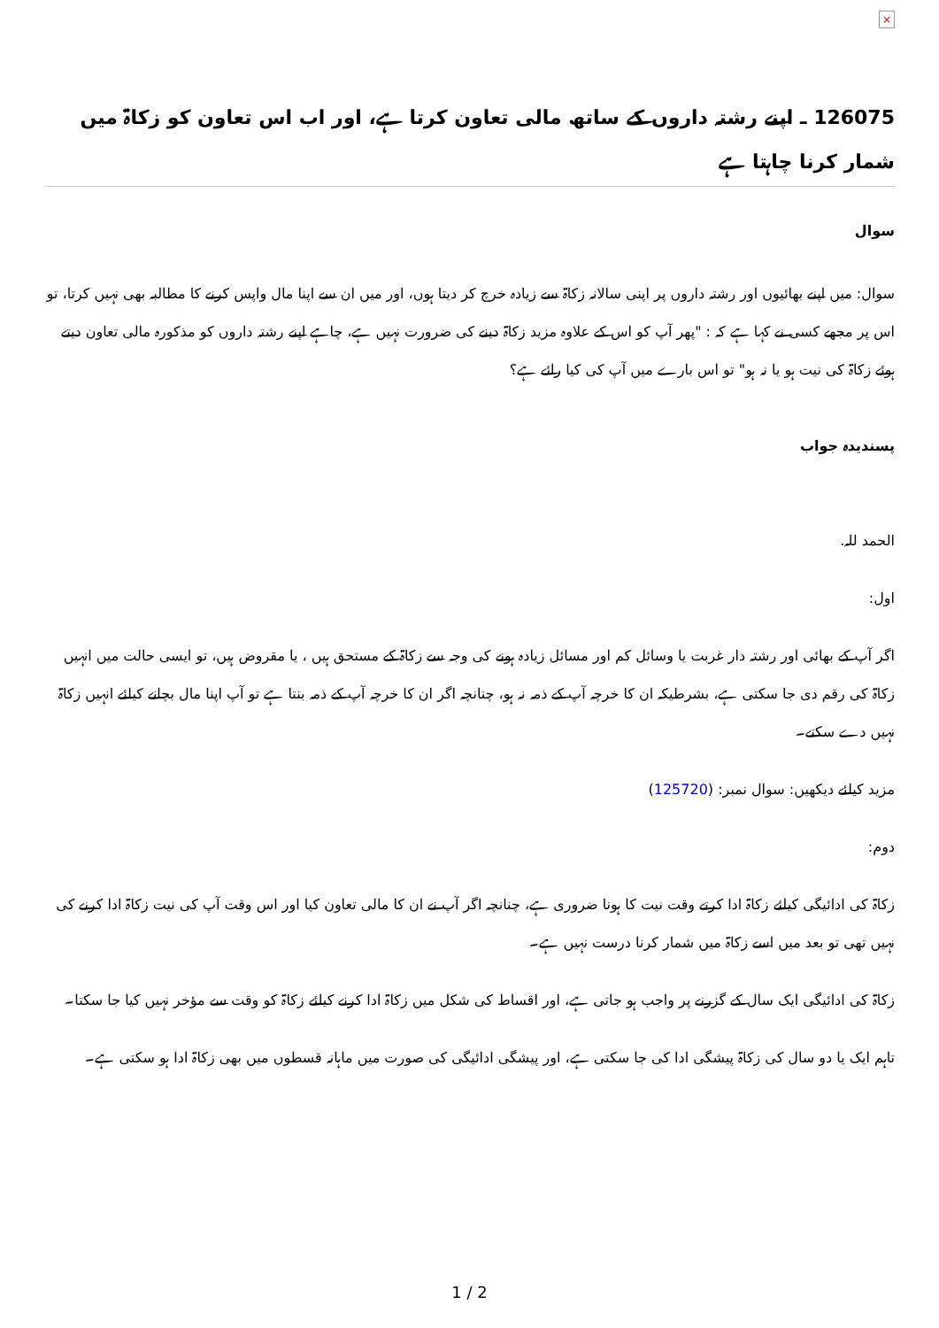×
126075 ـ اپنے رشتہ داروں کے ساتھ مالی تعاون کرتا ہے، اور اب اس تعاون کو زکاۃ میں شمار کرنا چاہتا ہے
سوال
سوال: میں اپنے بھائیوں اور رشتہ داروں پر اپنی سالانہ زکاۃ سے زیادہ خرچ کر دیتا ہوں، اور میں ان سے اپنا مال واپس کرنے کا مطالبہ بھی نہیں کرتا، تو اس پر مجھے کسی نے کہا ہے کہ : "پھر آپ کو اس کے علاوہ مزید زکاۃ دینے کی ضرورت نہیں ہے، چاہے اپنے رشتہ داروں کو مذکورہ مالی تعاون دیتے ہوئے زکاۃ کی نیت ہو یا نہ ہو" تو اس بارے میں آپ کی کیا رائے ہے؟
پسندیدہ جواب
الحمد للہ.
اول:
اگر آپ کے بھائی اور رشتہ دار غربت یا وسائل کم اور مسائل زیادہ ہونے کی وجہ سے زکاۃ کے مستحق ہیں ، یا مقروض ہیں، تو ایسی حالت میں انہیں زکاۃ کی رقم دی جا سکتی ہے، بشرطیکہ ان کا خرچہ آپ کے ذمہ نہ ہو، چنانچہ اگر ان کا خرچہ آپ کے ذمہ بنتا ہے تو آپ اپنا مال بچانے کیلئے انہیں زکاۃ نہیں دے سکتے۔
مزید کیلئے دیکھیں: سوال نمبر: (125720)
دوم:
زکاۃ کی ادائیگی کیلئے زکاۃ ادا کرتے وقت نیت کا ہونا ضروری ہے، چنانچہ اگر آپ نے ان کا مالی تعاون کیا اور اس وقت آپ کی نیت زکاۃ ادا کرنے کی نہیں تھی تو بعد میں اسے زکاۃ میں شمار کرنا درست نہیں ہے۔
زکاۃ کی ادائیگی ایک سال کے گزرنے پر واجب ہو جاتی ہے، اور اقساط کی شکل میں زکاۃ ادا کرنے کیلئے زکاۃ کو وقت سے مؤخر نہیں کیا جا سکتا۔
تاہم ایک یا دو سال کی زکاۃ پیشگی ادا کی جا سکتی ہے، اور پیشگی ادائیگی کی صورت میں ماہانہ قسطوں میں بھی زکاۃ ادا ہو سکتی ہے۔
1 / 2